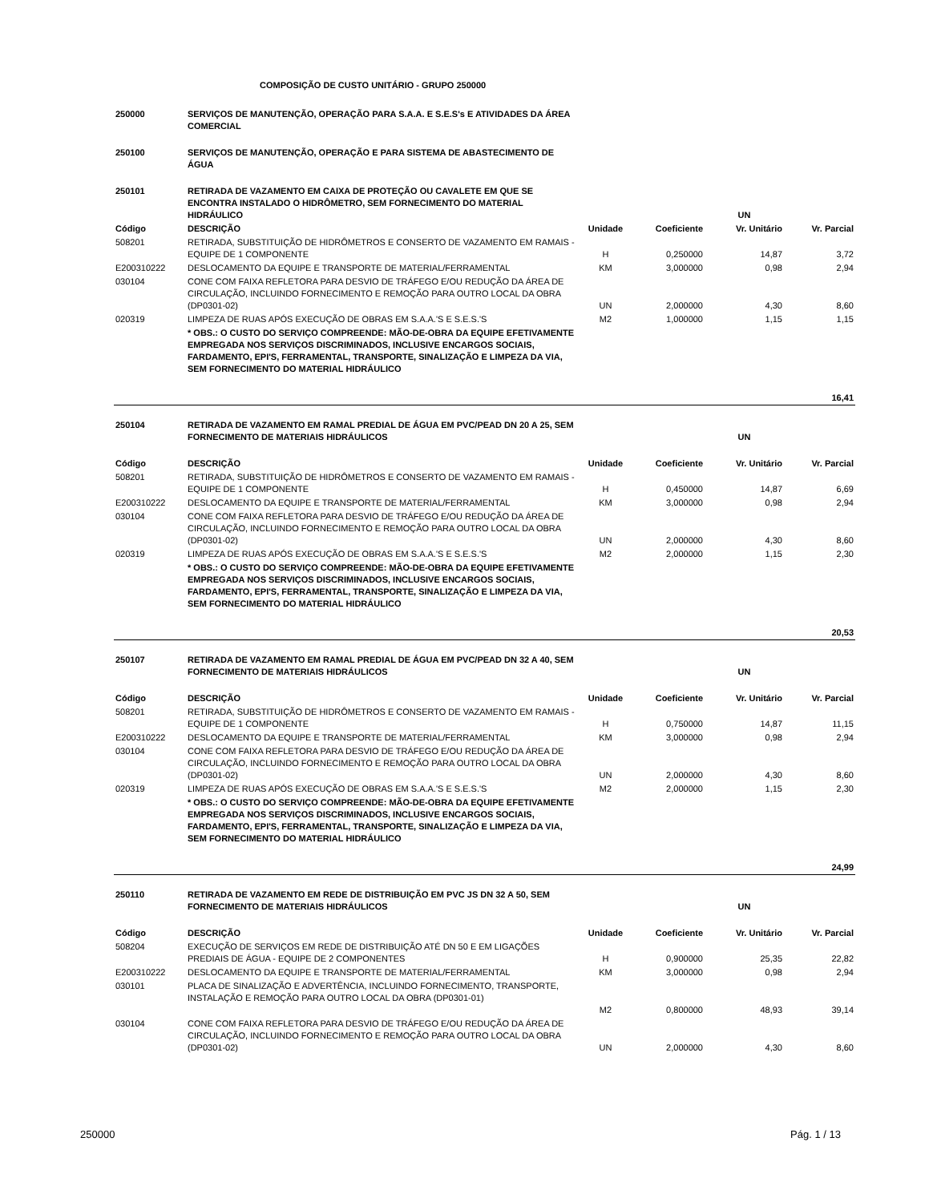COMPOSIÇÃO DE CUSTO UNITÁRIO - GRUPO 250000
| 250000 | SERVIÇOS DE MANUTENÇÃO, OPERAÇÃO PARA S.A.A. E S.E.S's E ATIVIDADES DA ÁREA COMERCIAL | | | | |
| 250100 | SERVIÇOS DE MANUTENÇÃO, OPERAÇÃO E PARA SISTEMA DE ABASTECIMENTO DE ÁGUA | | | | |
| 250101 | RETIRADA DE VAZAMENTO EM CAIXA DE PROTEÇÃO OU CAVALETE EM QUE SE ENCONTRA INSTALADO O HIDRÔMETRO, SEM FORNECIMENTO DO MATERIAL HIDRÁULICO | | | UN | |
| Código | DESCRIÇÃO | Unidade | Coeficiente | Vr. Unitário | Vr. Parcial |
| 508201 | RETIRADA, SUBSTITUIÇÃO DE HIDRÔMETROS E CONSERTO DE VAZAMENTO EM RAMAIS - EQUIPE DE 1 COMPONENTE | H | 0,250000 | 14,87 | 3,72 |
| E200310222 | DESLOCAMENTO DA EQUIPE E TRANSPORTE DE MATERIAL/FERRAMENTAL | KM | 3,000000 | 0,98 | 2,94 |
| 030104 | CONE COM FAIXA REFLETORA PARA DESVIO DE TRÁFEGO E/OU REDUÇÃO DA ÁREA DE CIRCULAÇÃO, INCLUINDO FORNECIMENTO E REMOÇÃO PARA OUTRO LOCAL DA OBRA (DP0301-02) | UN | 2,000000 | 4,30 | 8,60 |
| 020319 | LIMPEZA DE RUAS APÓS EXECUÇÃO DE OBRAS EM S.A.A.'S E S.E.S.'S | M2 | 1,000000 | 1,15 | 1,15 |
| | * OBS.: O CUSTO DO SERVIÇO COMPREENDE: MÃO-DE-OBRA DA EQUIPE EFETIVAMENTE EMPREGADA NOS SERVIÇOS DISCRIMINADOS, INCLUSIVE ENCARGOS SOCIAIS, FARDAMENTO, EPI'S, FERRAMENTAL, TRANSPORTE, SINALIZAÇÃO E LIMPEZA DA VIA, SEM FORNECIMENTO DO MATERIAL HIDRÁULICO | | | | |
| 16,41 | | | | | |
| 250104 | RETIRADA DE VAZAMENTO EM RAMAL PREDIAL DE ÁGUA EM PVC/PEAD DN 20 A 25, SEM FORNECIMENTO DE MATERIAIS HIDRÁULICOS | | | UN | |
| Código | DESCRIÇÃO | Unidade | Coeficiente | Vr. Unitário | Vr. Parcial |
| 508201 | RETIRADA, SUBSTITUIÇÃO DE HIDRÔMETROS E CONSERTO DE VAZAMENTO EM RAMAIS - EQUIPE DE 1 COMPONENTE | H | 0,450000 | 14,87 | 6,69 |
| E200310222 | DESLOCAMENTO DA EQUIPE E TRANSPORTE DE MATERIAL/FERRAMENTAL | KM | 3,000000 | 0,98 | 2,94 |
| 030104 | CONE COM FAIXA REFLETORA PARA DESVIO DE TRÁFEGO E/OU REDUÇÃO DA ÁREA DE CIRCULAÇÃO, INCLUINDO FORNECIMENTO E REMOÇÃO PARA OUTRO LOCAL DA OBRA (DP0301-02) | UN | 2,000000 | 4,30 | 8,60 |
| 020319 | LIMPEZA DE RUAS APÓS EXECUÇÃO DE OBRAS EM S.A.A.'S E S.E.S.'S | M2 | 2,000000 | 1,15 | 2,30 |
| | * OBS.: O CUSTO DO SERVIÇO COMPREENDE: MÃO-DE-OBRA DA EQUIPE EFETIVAMENTE EMPREGADA NOS SERVIÇOS DISCRIMINADOS, INCLUSIVE ENCARGOS SOCIAIS, FARDAMENTO, EPI'S, FERRAMENTAL, TRANSPORTE, SINALIZAÇÃO E LIMPEZA DA VIA, SEM FORNECIMENTO DO MATERIAL HIDRÁULICO | | | | |
| 20,53 | | | | | |
| 250107 | RETIRADA DE VAZAMENTO EM RAMAL PREDIAL DE ÁGUA EM PVC/PEAD DN 32 A 40, SEM FORNECIMENTO DE MATERIAIS HIDRÁULICOS | | | UN | |
| Código | DESCRIÇÃO | Unidade | Coeficiente | Vr. Unitário | Vr. Parcial |
| 508201 | RETIRADA, SUBSTITUIÇÃO DE HIDRÔMETROS E CONSERTO DE VAZAMENTO EM RAMAIS - EQUIPE DE 1 COMPONENTE | H | 0,750000 | 14,87 | 11,15 |
| E200310222 | DESLOCAMENTO DA EQUIPE E TRANSPORTE DE MATERIAL/FERRAMENTAL | KM | 3,000000 | 0,98 | 2,94 |
| 030104 | CONE COM FAIXA REFLETORA PARA DESVIO DE TRÁFEGO E/OU REDUÇÃO DA ÁREA DE CIRCULAÇÃO, INCLUINDO FORNECIMENTO E REMOÇÃO PARA OUTRO LOCAL DA OBRA (DP0301-02) | UN | 2,000000 | 4,30 | 8,60 |
| 020319 | LIMPEZA DE RUAS APÓS EXECUÇÃO DE OBRAS EM S.A.A.'S E S.E.S.'S | M2 | 2,000000 | 1,15 | 2,30 |
| | * OBS.: O CUSTO DO SERVIÇO COMPREENDE: MÃO-DE-OBRA DA EQUIPE EFETIVAMENTE EMPREGADA NOS SERVIÇOS DISCRIMINADOS, INCLUSIVE ENCARGOS SOCIAIS, FARDAMENTO, EPI'S, FERRAMENTAL, TRANSPORTE, SINALIZAÇÃO E LIMPEZA DA VIA, SEM FORNECIMENTO DO MATERIAL HIDRÁULICO | | | | |
| 24,99 | | | | | |
| 250110 | RETIRADA DE VAZAMENTO EM REDE DE DISTRIBUIÇÃO EM PVC JS DN 32 A 50, SEM FORNECIMENTO DE MATERIAIS HIDRÁULICOS | | | UN | |
| Código | DESCRIÇÃO | Unidade | Coeficiente | Vr. Unitário | Vr. Parcial |
| 508204 | EXECUÇÃO DE SERVIÇOS EM REDE DE DISTRIBUIÇÃO ATÉ DN 50 E EM LIGAÇÕES PREDIAIS DE ÁGUA - EQUIPE DE 2 COMPONENTES | H | 0,900000 | 25,35 | 22,82 |
| E200310222 | DESLOCAMENTO DA EQUIPE E TRANSPORTE DE MATERIAL/FERRAMENTAL | KM | 3,000000 | 0,98 | 2,94 |
| 030101 | PLACA DE SINALIZAÇÃO E ADVERTÊNCIA, INCLUINDO FORNECIMENTO, TRANSPORTE, INSTALAÇÃO E REMOÇÃO PARA OUTRO LOCAL DA OBRA (DP0301-01) | M2 | 0,800000 | 48,93 | 39,14 |
| 030104 | CONE COM FAIXA REFLETORA PARA DESVIO DE TRÁFEGO E/OU REDUÇÃO DA ÁREA DE CIRCULAÇÃO, INCLUINDO FORNECIMENTO E REMOÇÃO PARA OUTRO LOCAL DA OBRA (DP0301-02) | UN | 2,000000 | 4,30 | 8,60 |
250000 Pág. 1 / 13